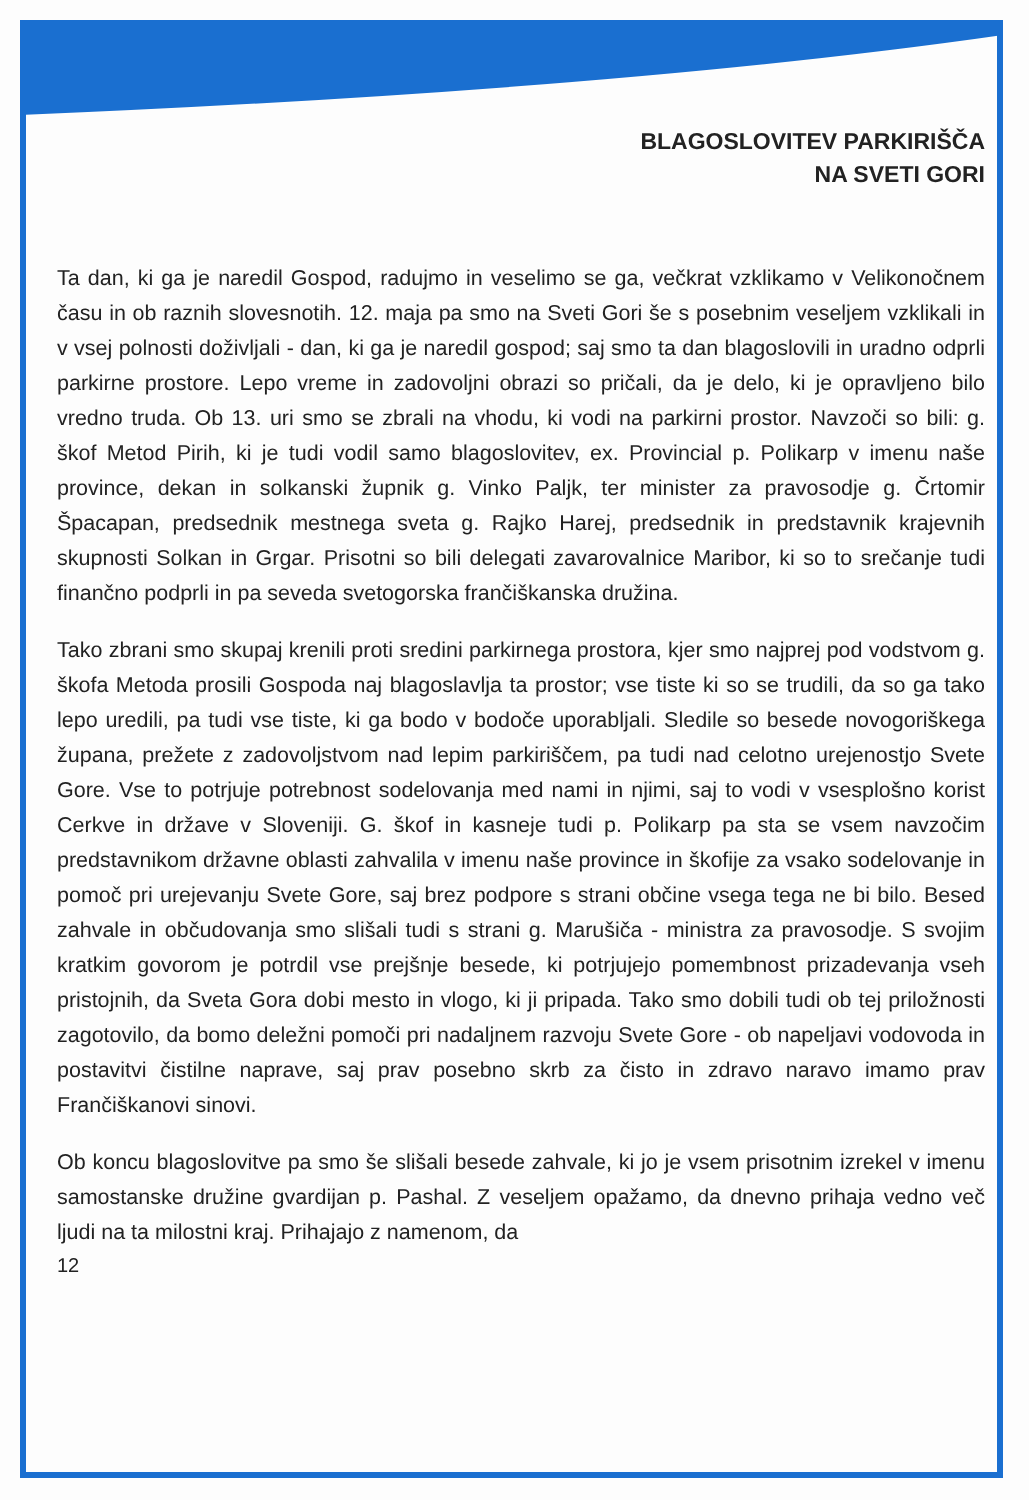BLAGOSLOVITEV PARKIRIŠČA
NA SVETI GORI
Ta dan, ki ga je naredil Gospod, radujmo in veselimo se ga, večkrat vzklikamo v Velikonočnem času in ob raznih slovesnotih. 12. maja pa smo na Sveti Gori še s posebnim veseljem vzklikali in v vsej polnosti doživljali - dan, ki ga je naredil gospod; saj smo ta dan blagoslovili in uradno odprli parkirne prostore. Lepo vreme in zadovoljni obrazi so pričali, da je delo, ki je opravljeno bilo vredno truda. Ob 13. uri smo se zbrali na vhodu, ki vodi na parkirni prostor. Navzoči so bili: g. škof Metod Pirih, ki je tudi vodil samo blagoslovitev, ex. Provincial p. Polikarp v imenu naše province, dekan in solkanski župnik g. Vinko Paljk, ter minister za pravosodje g. Črtomir Špacapan, predsednik mestnega sveta g. Rajko Harej, predsednik in predstavnik krajevnih skupnosti Solkan in Grgar. Prisotni so bili delegati zavarovalnice Maribor, ki so to srečanje tudi finančno podprli in pa seveda svetogorska frančiškanska družina.
Tako zbrani smo skupaj krenili proti sredini parkirnega prostora, kjer smo najprej pod vodstvom g. škofa Metoda prosili Gospoda naj blagoslavlja ta prostor; vse tiste ki so se trudili, da so ga tako lepo uredili, pa tudi vse tiste, ki ga bodo v bodoče uporabljali. Sledile so besede novogoriškega župana, prežete z zadovoljstvom nad lepim parkiriščem, pa tudi nad celotno urejenostjo Svete Gore. Vse to potrjuje potrebnost sodelovanja med nami in njimi, saj to vodi v vsesplošno korist Cerkve in države v Sloveniji. G. škof in kasneje tudi p. Polikarp pa sta se vsem navzočim predstavnikom državne oblasti zahvalila v imenu naše province in škofije za vsako sodelovanje in pomoč pri urejevanju Svete Gore, saj brez podpore s strani občine vsega tega ne bi bilo. Besed zahvale in občudovanja smo slišali tudi s strani g. Marušiča - ministra za pravosodje. S svojim kratkim govorom je potrdil vse prejšnje besede, ki potrjujejo pomembnost prizadevanja vseh pristojnih, da Sveta Gora dobi mesto in vlogo, ki ji pripada. Tako smo dobili tudi ob tej priložnosti zagotovilo, da bomo deležni pomoči pri nadaljnem razvoju Svete Gore - ob napeljavi vodovoda in postavitvi čistilne naprave, saj prav posebno skrb za čisto in zdravo naravo imamo prav Frančiškanovi sinovi.
Ob koncu blagoslovitve pa smo še slišali besede zahvale, ki jo je vsem prisotnim izrekel v imenu samostanske družine gvardijan p. Pashal. Z veseljem opažamo, da dnevno prihaja vedno več ljudi na ta milostni kraj. Prihajajo z namenom, da
12